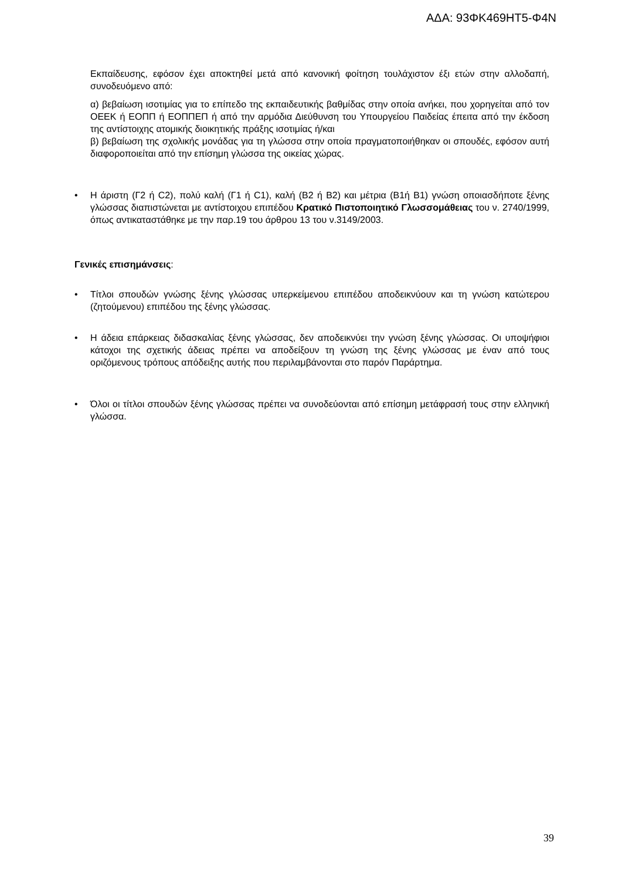ΑΔΑ: 93ΦΚ469ΗΤ5-Φ4Ν
Εκπαίδευσης, εφόσον έχει αποκτηθεί μετά από κανονική φοίτηση τουλάχιστον έξι ετών στην αλλοδαπή, συνοδευόμενο από:
α) βεβαίωση ισοτιμίας για το επίπεδο της εκπαιδευτικής βαθμίδας στην οποία ανήκει, που χορηγείται από τον ΟΕΕΚ ή ΕΟΠΠ ή ΕΟΠΠΕΠ ή από την αρμόδια Διεύθυνση του Υπουργείου Παιδείας έπειτα από την έκδοση της αντίστοιχης ατομικής διοικητικής πράξης ισοτιμίας ή/και
β) βεβαίωση της σχολικής μονάδας για τη γλώσσα στην οποία πραγματοποιήθηκαν οι σπουδές, εφόσον αυτή διαφοροποιείται από την επίσημη γλώσσα της οικείας χώρας.
• Η άριστη (Γ2 ή C2), πολύ καλή (Γ1 ή C1), καλή (Β2 ή B2) και μέτρια (Β1ή B1) γνώση οποιασδήποτε ξένης γλώσσας διαπιστώνεται με αντίστοιχου επιπέδου Κρατικό Πιστοποιητικό Γλωσσομάθειας του ν. 2740/1999, όπως αντικαταστάθηκε με την παρ.19 του άρθρου 13 του ν.3149/2003.
Γενικές επισημάνσεις:
• Τίτλοι σπουδών γνώσης ξένης γλώσσας υπερκείμενου επιπέδου αποδεικνύουν και τη γνώση κατώτερου (ζητούμενου) επιπέδου της ξένης γλώσσας.
• Η άδεια επάρκειας διδασκαλίας ξένης γλώσσας, δεν αποδεικνύει την γνώση ξένης γλώσσας. Οι υποψήφιοι κάτοχοι της σχετικής άδειας πρέπει να αποδείξουν τη γνώση της ξένης γλώσσας με έναν από τους οριζόμενους τρόπους απόδειξης αυτής που περιλαμβάνονται στο παρόν Παράρτημα.
• Όλοι οι τίτλοι σπουδών ξένης γλώσσας πρέπει να συνοδεύονται από επίσημη μετάφρασή τους στην ελληνική γλώσσα.
39